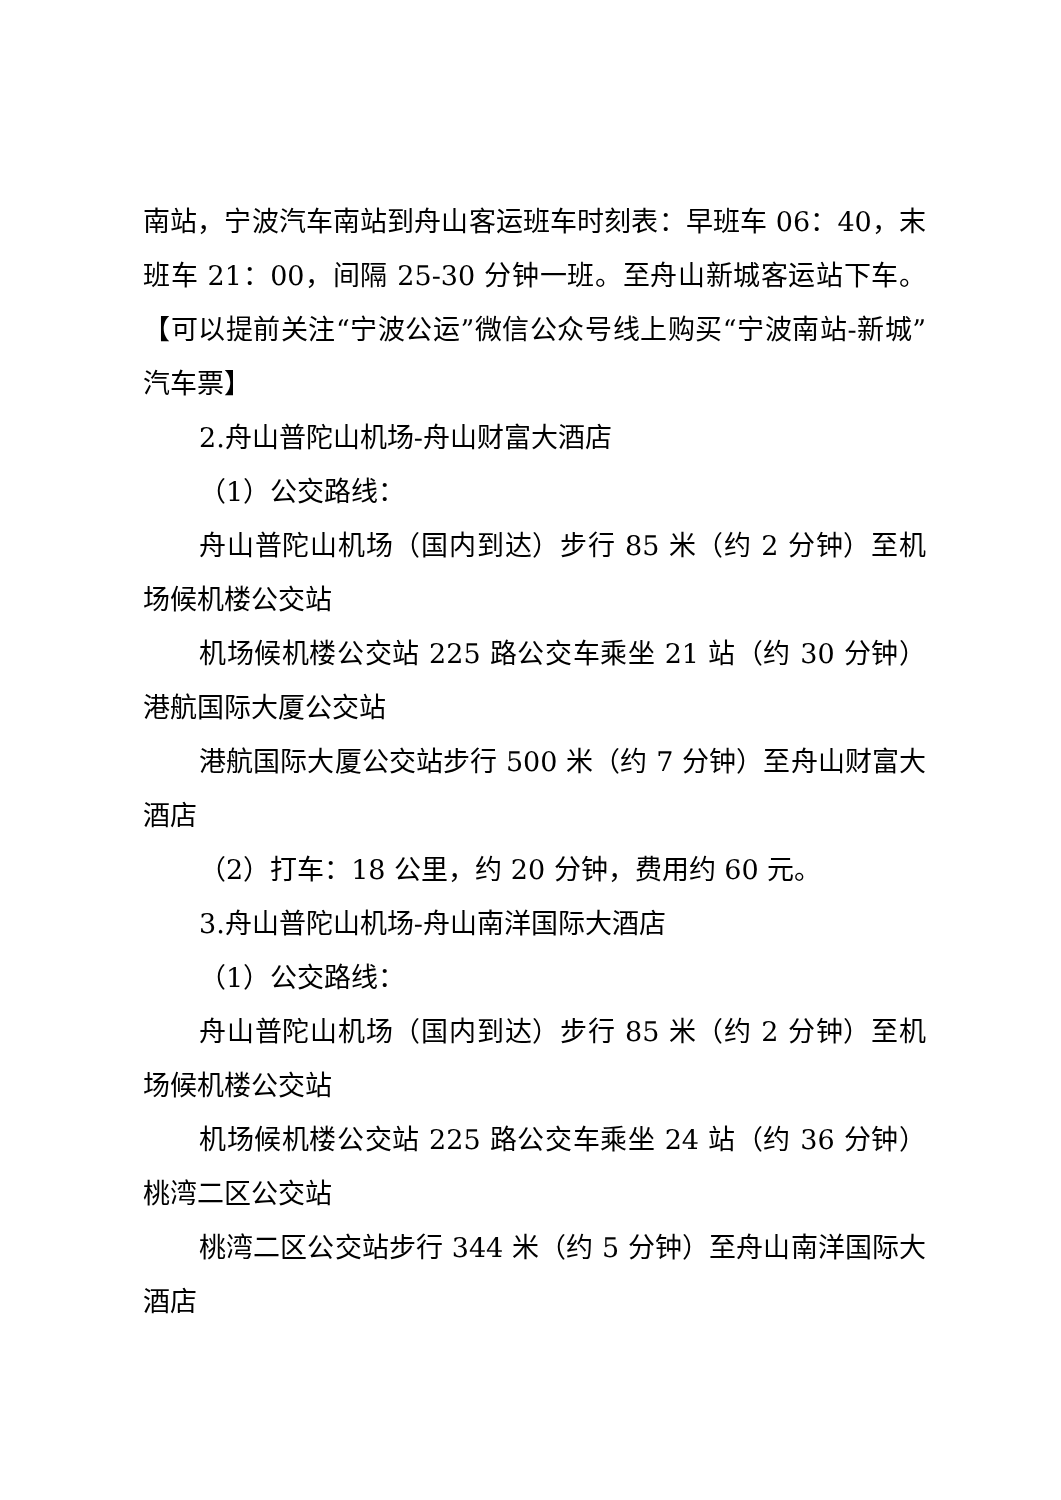南站，宁波汽车南站到舟山客运班车时刻表：早班车 06：40，末班车 21：00，间隔 25-30 分钟一班。至舟山新城客运站下车。【可以提前关注“宁波公运”微信公众号线上购买“宁波南站-新城”汽车票】
2.舟山普陀山机场-舟山财富大酒店
（1）公交路线：
舟山普陀山机场（国内到达）步行 85 米（约 2 分钟）至机场候机楼公交站
机场候机楼公交站 225 路公交车乘坐 21 站（约 30 分钟）港航国际大厦公交站
港航国际大厦公交站步行 500 米（约 7 分钟）至舟山财富大酒店
（2）打车：18 公里，约 20 分钟，费用约 60 元。
3.舟山普陀山机场-舟山南洋国际大酒店
（1）公交路线：
舟山普陀山机场（国内到达）步行 85 米（约 2 分钟）至机场候机楼公交站
机场候机楼公交站 225 路公交车乘坐 24 站（约 36 分钟）桃湾二区公交站
桃湾二区公交站步行 344 米（约 5 分钟）至舟山南洋国际大酒店